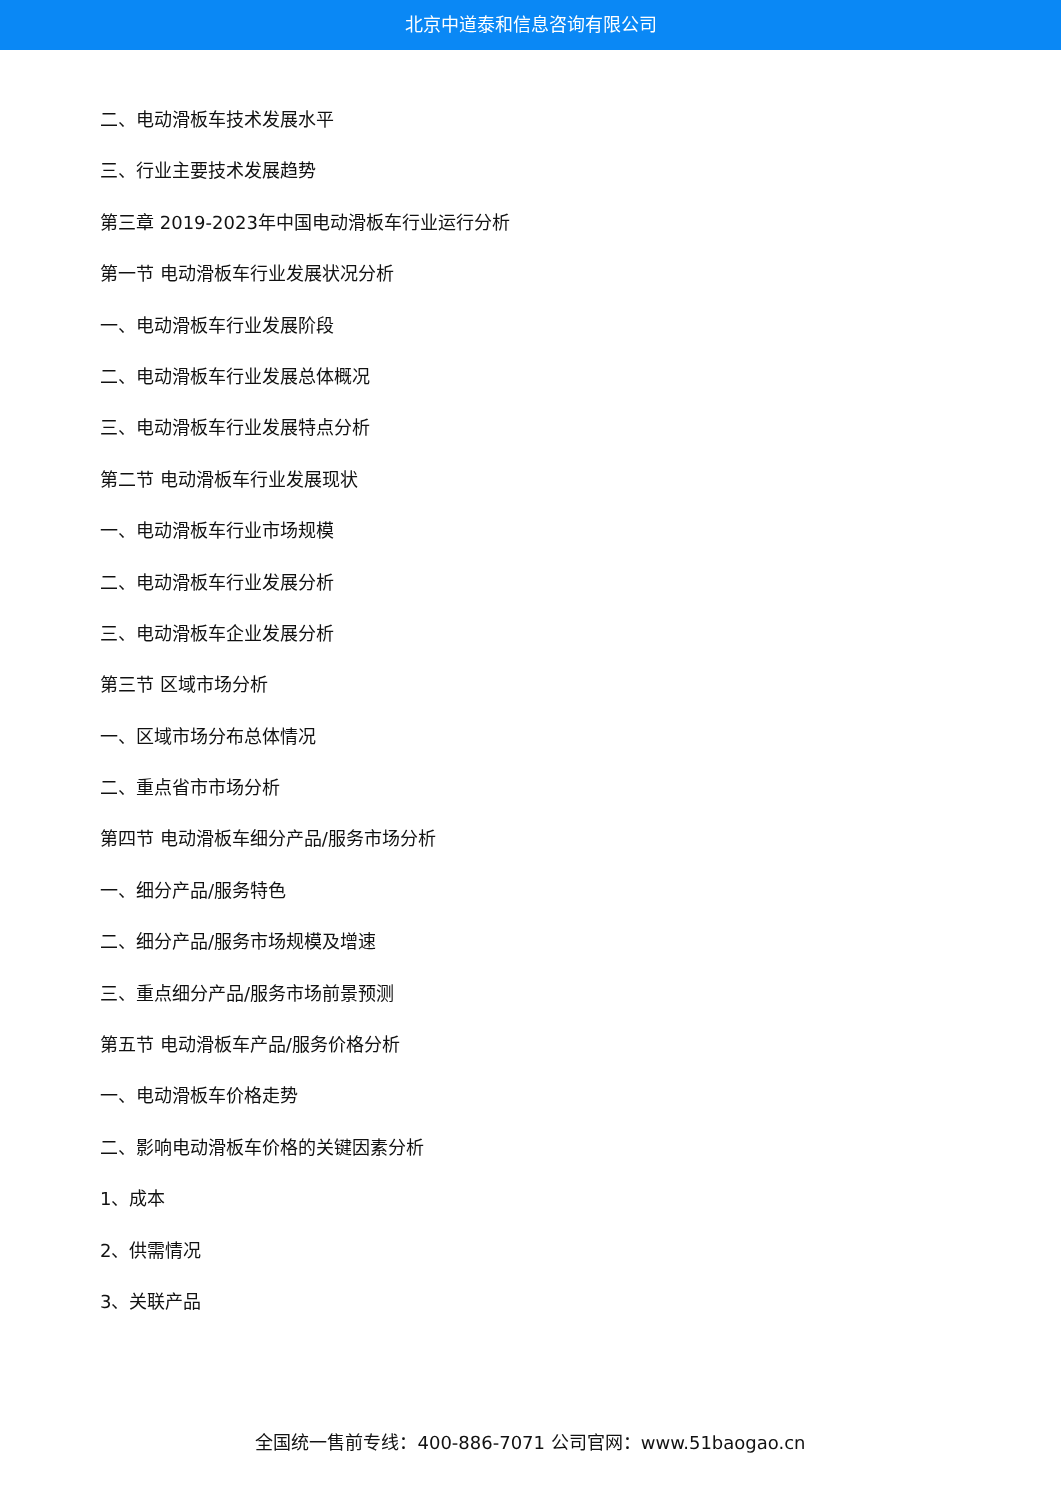北京中道泰和信息咨询有限公司
二、电动滑板车技术发展水平
三、行业主要技术发展趋势
第三章 2019-2023年中国电动滑板车行业运行分析
第一节 电动滑板车行业发展状况分析
一、电动滑板车行业发展阶段
二、电动滑板车行业发展总体概况
三、电动滑板车行业发展特点分析
第二节 电动滑板车行业发展现状
一、电动滑板车行业市场规模
二、电动滑板车行业发展分析
三、电动滑板车企业发展分析
第三节 区域市场分析
一、区域市场分布总体情况
二、重点省市市场分析
第四节 电动滑板车细分产品/服务市场分析
一、细分产品/服务特色
二、细分产品/服务市场规模及增速
三、重点细分产品/服务市场前景预测
第五节 电动滑板车产品/服务价格分析
一、电动滑板车价格走势
二、影响电动滑板车价格的关键因素分析
1、成本
2、供需情况
3、关联产品
全国统一售前专线：400-886-7071 公司官网：www.51baogao.cn